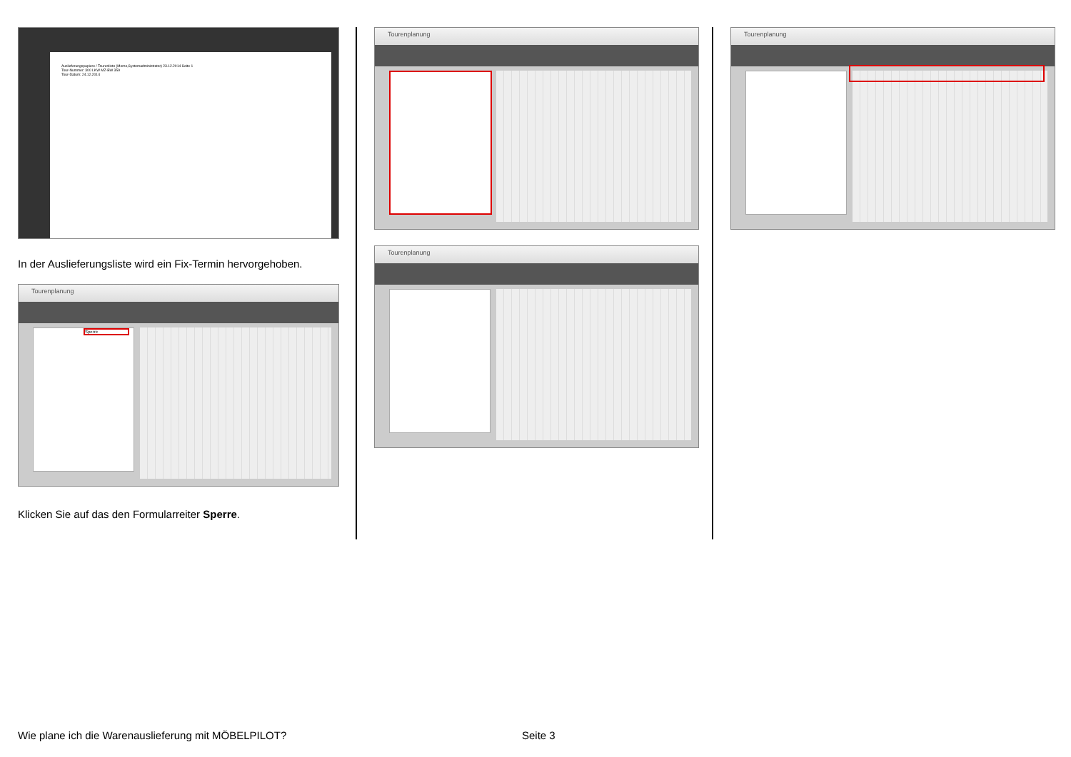Auslieferungspapiere / Tourenliste (Meme,Systemadministrator) 23.12.2014 Seite 1
Tour-Nummer: 300 LKW MZ-BW 359
Tour-Datum: 24.12.2014
In der Auslieferungsliste wird ein Fix-Termin hervorgehoben.
Tourenplanung
Sperre
Klicken Sie auf das den Formularreiter Sperre.
Tourenplanung
Tourenplanung
Tourenplanung
Wie plane ich die Warenauslieferung mit MÖBELPILOT?
Seite 3